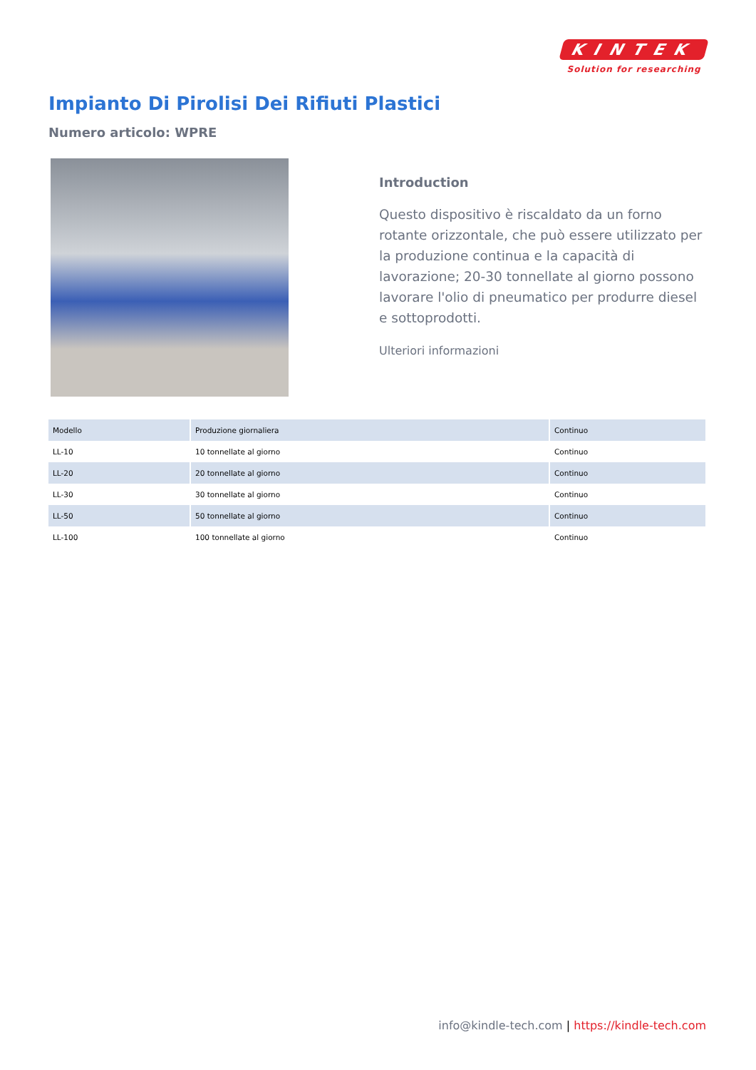KINTEK
Solution for researching
Impianto Di Pirolisi Dei Rifiuti Plastici
Numero articolo: WPRE
Introduction
Questo dispositivo è riscaldato da un forno rotante orizzontale, che può essere utilizzato per la produzione continua e la capacità di lavorazione; 20-30 tonnellate al giorno possono lavorare l'olio di pneumatico per produrre diesel e sottoprodotti.
Ulteriori informazioni
| Modello | Produzione giornaliera | Continuo |
| --- | --- | --- |
| LL-10 | 10 tonnellate al giorno | Continuo |
| LL-20 | 20 tonnellate al giorno | Continuo |
| LL-30 | 30 tonnellate al giorno | Continuo |
| LL-50 | 50 tonnellate al giorno | Continuo |
| LL-100 | 100 tonnellate al giorno | Continuo |
info@kindle-tech.com | https://kindle-tech.com